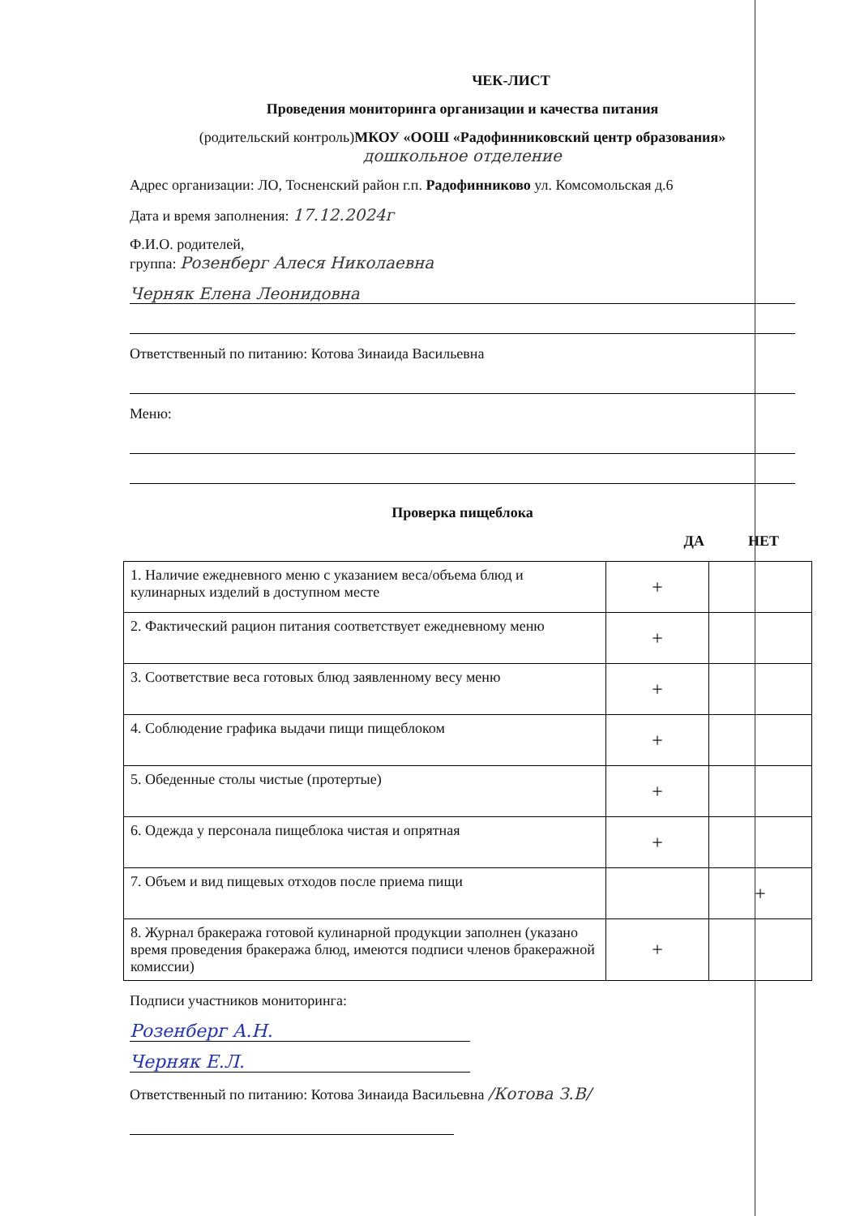ЧЕК-ЛИСТ
Проведения мониторинга организации и качества питания
(родительский контроль)МКОУ «ООШ «Радофинниковский центр образования»
дошкольное отделение
Адрес организации: ЛО, Тосненский район г.п. Радофинниково ул. Комсомольская д.6
Дата и время заполнения: 17.12.2024г
Ф.И.О. родителей,
группа: Розенберг Алеся Николаевна
Черняк Елена Леонидовна
Ответственный по питанию: Котова Зинаида Васильевна
Меню:
Проверка пищеблока
ДА НЕТ
| 1. Наличие ежедневного меню с указанием веса/объема блюд и кулинарных изделий в доступном месте | + | |
| 2. Фактический рацион питания соответствует ежедневному меню | + | |
| 3. Соответствие веса готовых блюд заявленному весу меню | + | |
| 4. Соблюдение графика выдачи пищи пищеблоком | + | |
| 5. Обеденные столы чистые (протертые) | + | |
| 6. Одежда у персонала пищеблока чистая и опрятная | + | |
| 7. Объем и вид пищевых отходов после приема пищи | | + |
| 8. Журнал бракеража готовой кулинарной продукции заполнен (указано время проведения бракеража блюд, имеются подписи членов бракеражной комиссии) | + | |
Подписи участников мониторинга:
Розенберг А.Н.
Черняк Е.Л.
Ответственный по питанию: Котова Зинаида Васильевна /Котова З.В/